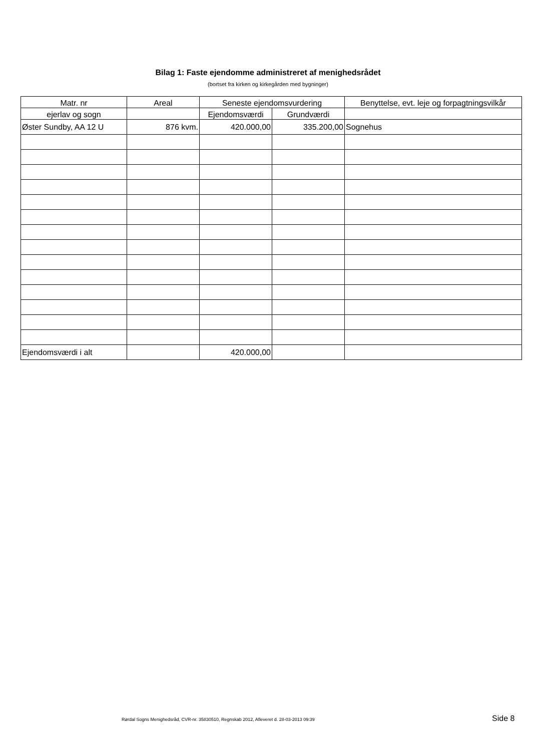Bilag 1: Faste ejendomme administreret af menighedsrådet
(bortset fra kirken og kirkegården med bygninger)
| Matr. nr | Areal | Seneste ejendomsvurdering | | Benyttelse, evt. leje og forpagtningsvilkår |
| --- | --- | --- | --- | --- |
| ejerlav og sogn | | Ejendomsværdi | Grundværdi | |
| Øster Sundby, AA 12 U | 876 kvm. | 420.000,00 | 335.200,00 | Sognehus |
| Ejendomsværdi i alt | | 420.000,00 | | |
Rørdal Sogns Menighedsråd, CVR-nr. 35830510, Regnskab 2012, Afleveret d. 28-03-2013 09:39 Side 8